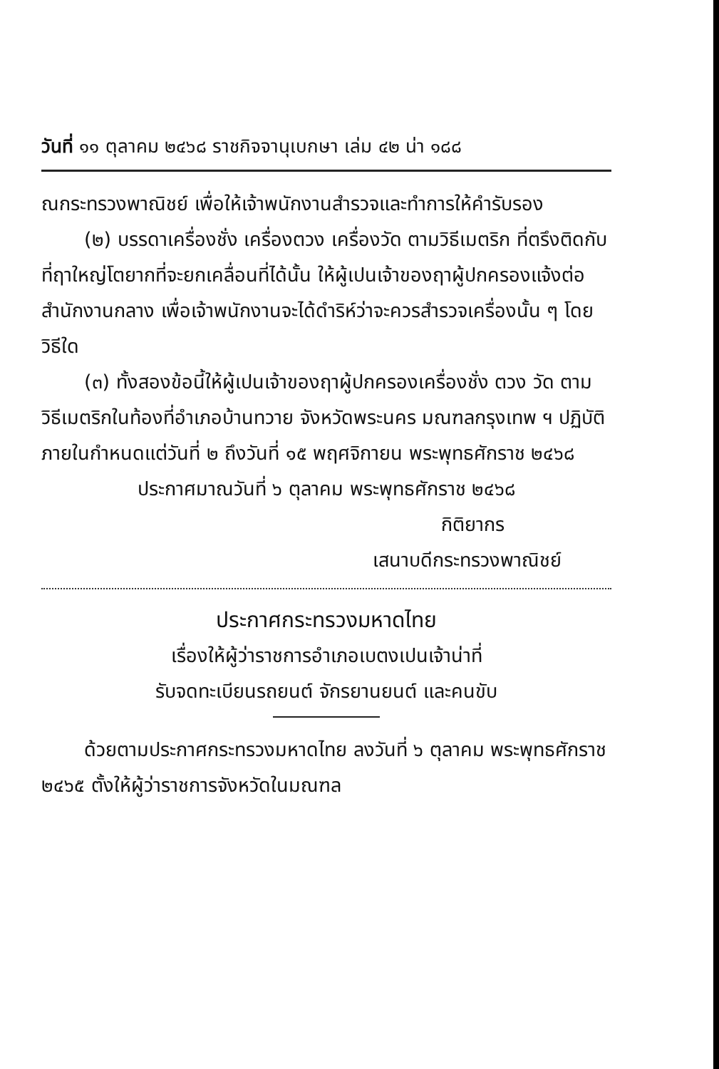วันที่ ๑๑ ตุลาคม ๒๔๖๘ ราชกิจจานุเบกษา เล่ม ๔๒ น่า ๑๘๘
ณกระทรวงพาณิชย์ เพื่อให้เจ้าพนักงานสำรวจและทำการให้คำรับรอง
(๒) บรรดาเครื่องชั่ง เครื่องตวง เครื่องวัด ตามวิธีเมตริก ที่ตรึงติดกับที่ฤาใหญ่โตยากที่จะยกเคลื่อนที่ได้นั้น ให้ผู้เปนเจ้าของฤาผู้ปกครองแจ้งต่อสำนักงานกลาง เพื่อเจ้าพนักงานจะได้ดำริห์ว่าจะควรสำรวจเครื่องนั้น ๆ โดยวิธีใด
(๓) ทั้งสองข้อนี้ให้ผู้เปนเจ้าของฤาผู้ปกครองเครื่องชั่ง ตวง วัด ตามวิธีเมตริกในท้องที่อำเภอบ้านทวาย จังหวัดพระนคร มณฑลกรุงเทพ ฯ ปฏิบัติภายในกำหนดแต่วันที่ ๒ ถึงวันที่ ๑๕ พฤศจิกายน พระพุทธศักราช ๒๔๖๘
ประกาศมาณวันที่ ๖ ตุลาคม พระพุทธศักราช ๒๔๖๘
กิติยากร
เสนาบดีกระทรวงพาณิชย์
ประกาศกระทรวงมหาดไทย
เรื่องให้ผู้ว่าราชการอำเภอเบตงเปนเจ้าน่าที่
รับจดทะเบียนรถยนต์ จักรยานยนต์ และคนขับ
ด้วยตามประกาศกระทรวงมหาดไทย ลงวันที่ ๖ ตุลาคม พระพุทธศักราช ๒๔๖๕ ตั้งให้ผู้ว่าราชการจังหวัดในมณฑล